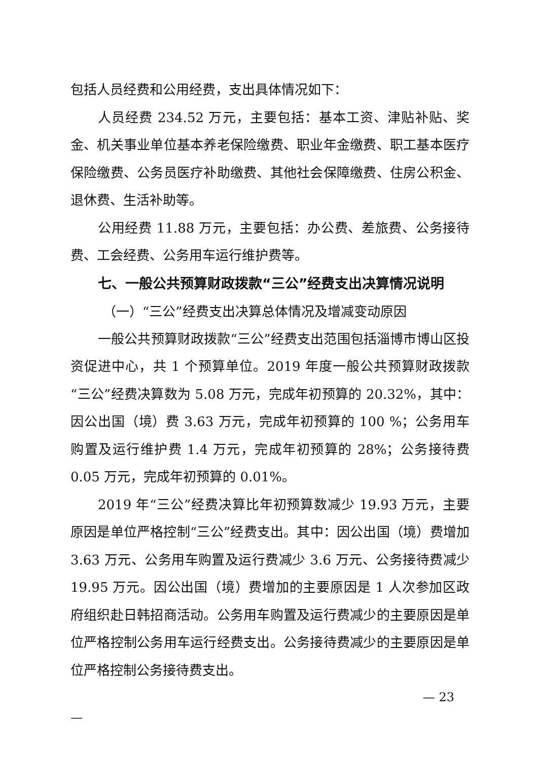包括人员经费和公用经费，支出具体情况如下：
人员经费 234.52 万元，主要包括：基本工资、津贴补贴、奖金、机关事业单位基本养老保险缴费、职业年金缴费、职工基本医疗保险缴费、公务员医疗补助缴费、其他社会保障缴费、住房公积金、退休费、生活补助等。
公用经费 11.88 万元，主要包括：办公费、差旅费、公务接待费、工会经费、公务用车运行维护费等。
七、一般公共预算财政拨款“三公”经费支出决算情况说明
（一）“三公”经费支出决算总体情况及增减变动原因
一般公共预算财政拨款“三公”经费支出范围包括淄博市博山区投资促进中心，共 1 个预算单位。2019 年度一般公共预算财政拨款“三公”经费决算数为 5.08 万元，完成年初预算的 20.32%，其中：因公出国（境）费 3.63 万元，完成年初预算的 100 %；公务用车购置及运行维护费 1.4 万元，完成年初预算的 28%；公务接待费 0.05 万元，完成年初预算的 0.01%。
2019 年“三公”经费决算比年初预算数减少 19.93 万元，主要原因是单位严格控制“三公”经费支出。其中：因公出国（境）费增加 3.63 万元、公务用车购置及运行费减少 3.6 万元、公务接待费减少 19.95 万元。因公出国（境）费增加的主要原因是 1 人次参加区政府组织赴日韩招商活动。公务用车购置及运行费减少的主要原因是单位严格控制公务用车运行经费支出。公务接待费减少的主要原因是单位严格控制公务接待费支出。
— 23
—